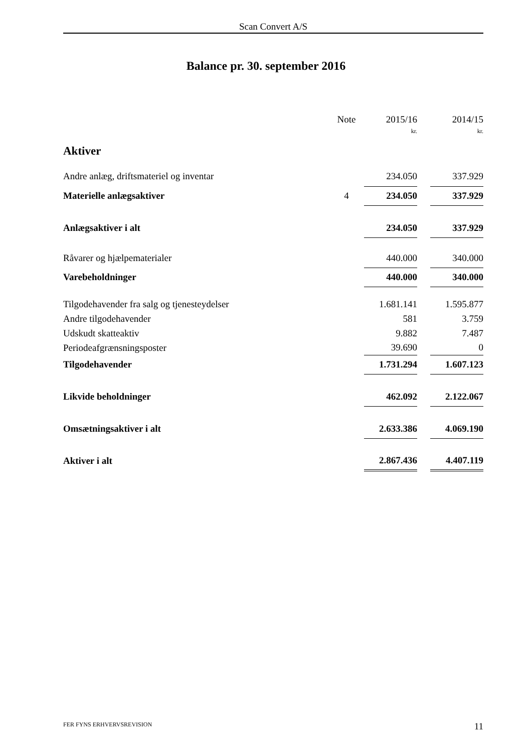Scan Convert A/S
Balance pr. 30. september 2016
| | Note | 2015/16 | | 2014/15 |
| | | kr. | | kr. |
| Aktiver | | | | |
| Andre anlæg, driftsmateriel og inventar | | 234.050 | | 337.929 |
| Materielle anlægsaktiver | 4 | 234.050 | | 337.929 |
| Anlægsaktiver i alt | | 234.050 | | 337.929 |
| Råvarer og hjælpematerialer | | 440.000 | | 340.000 |
| Varebeholdninger | | 440.000 | | 340.000 |
| Tilgodehavender fra salg og tjenesteydelser | | 1.681.141 | | 1.595.877 |
| Andre tilgodehavender | | 581 | | 3.759 |
| Udskudt skatteaktiv | | 9.882 | | 7.487 |
| Periodeafgrænsningsposter | | 39.690 | | 0 |
| Tilgodehavender | | 1.731.294 | | 1.607.123 |
| Likvide beholdninger | | 462.092 | | 2.122.067 |
| Omsætningsaktiver i alt | | 2.633.386 | | 4.069.190 |
| Aktiver i alt | | 2.867.436 | | 4.407.119 |
FER FYNS ERHVERVSREVISION 11